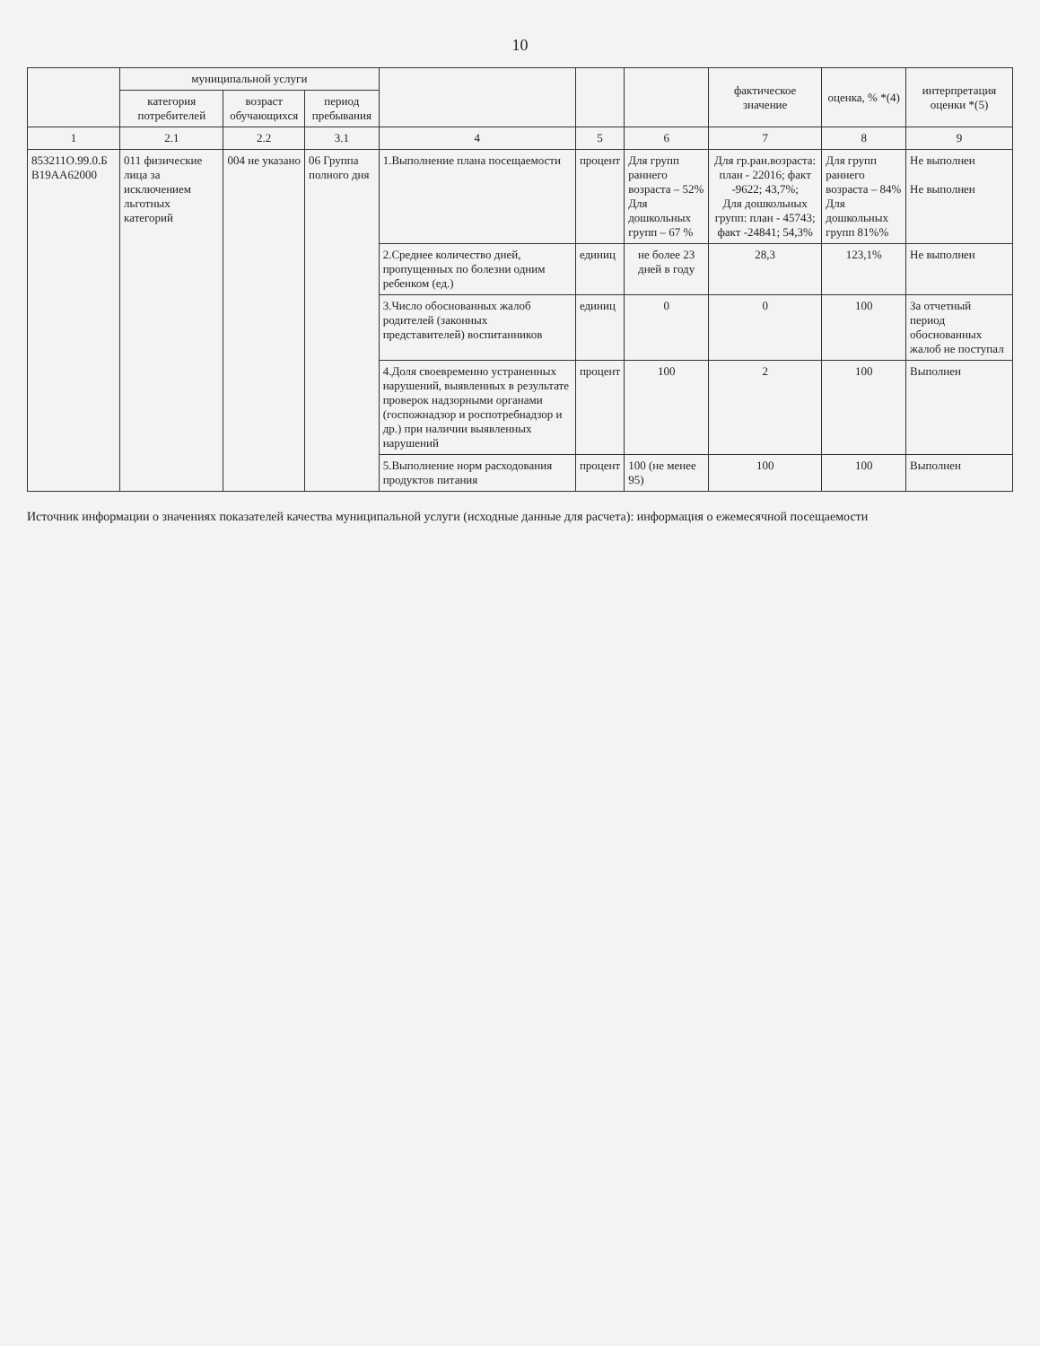10
| | муниципальной услуги | | | | | | фактическое значение | оценка, % *(4) | интерпретация оценки *(5) |
| --- | --- | --- | --- | --- | --- | --- | --- | --- | --- |
| | категория потребителей | возраст обучающихся | период пребывания | | | | | | |
| 1 | 2.1 | 2.2 | 3.1 | 4 | 5 | 6 | 7 | 8 | 9 |
| 853211О.99.0.Б В19АА62000 | 011 физические лица за исключением льготных категорий | 004 не указано | 06 Группа полного дня | 1.Выполнение плана посещаемости | процент | Для групп раннего возраста – 52% Для дошкольных групп – 67 % | Для гр.ран.возраста: план - 22016; факт -9622; 43,7%; Для дошкольных групп: план - 45743; факт -24841; 54,3% | Для групп раннего возраста – 84% Для дошкольных групп 81%% | Не выполнен Не выполнен |
| | | | | 2.Среднее количество дней, пропущенных по болезни одним ребенком (ед.) | единиц | не более 23 дней в году | 28,3 | 123,1% | Не выполнен |
| | | | | 3.Число обоснованных жалоб родителей (законных представителей) воспитанников | единиц | 0 | 0 | 100 | За отчетный период обоснованных жалоб не поступал |
| | | | | 4.Доля своевременно устраненных нарушений, выявленных в результате проверок надзорными органами (госпожнадзор и роспотребнадзор и др.) при наличии выявленных нарушений | процент | 100 | 2 | 100 | Выполнен |
| | | | | 5.Выполнение норм расходования продуктов питания | процент | 100 (не менее 95) | 100 | 100 | Выполнен |
Источник информации о значениях показателей качества муниципальной услуги (исходные данные для расчета): информация о ежемесячной посещаемости